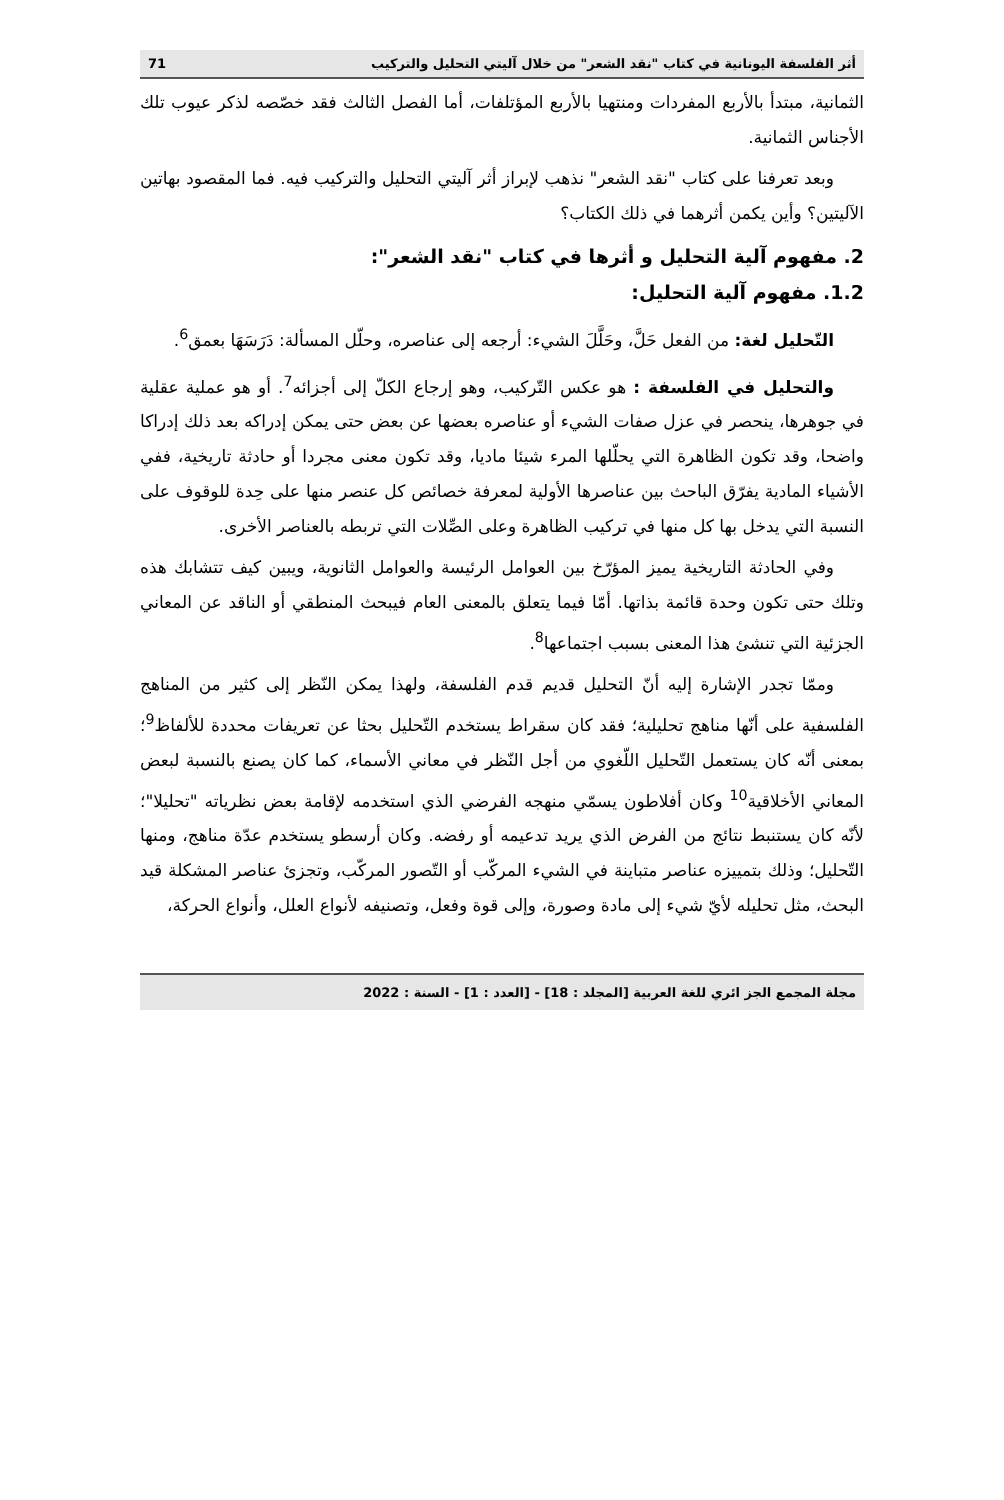أثر الفلسفة اليونانية في كتاب "نقد الشعر" من خلال آليتي التحليل والتركيب 71
الثمانية، مبتدأ بالأربع المفردات ومنتهيا بالأربع المؤتلفات، أما الفصل الثالث فقد خصّصه لذكر عيوب تلك الأجناس الثمانية.
وبعد تعرفنا على كتاب "نقد الشعر" نذهب لإبراز أثر آليتي التحليل والتركيب فيه. فما المقصود بهاتين الآليتين؟ وأين يكمن أثرهما في ذلك الكتاب؟
2. مفهوم آلية التحليل و أثرها في كتاب "نقد الشعر":
1.2. مفهوم آلية التحليل:
التّحليل لغة: من الفعل حَلَّ، وحَلَّلَ الشيء: أرجعه إلى عناصره، وحلّل المسألة: دَرَسَهَا بعمق<sup>6</sup>.
والتحليل في الفلسفة : هو عكس التّركيب، وهو إرجاع الكلّ إلى أجزائه<sup>7</sup>. أو هو عملية عقلية في جوهرها، ينحصر في عزل صفات الشيء أو عناصره بعضها عن بعض حتى يمكن إدراكه بعد ذلك إدراكا واضحا، وقد تكون الظاهرة التي يحلّلها المرء شيئا ماديا، وقد تكون معنى مجردا أو حادثة تاريخية، ففي الأشياء المادية يفرّق الباحث بين عناصرها الأولية لمعرفة خصائص كل عنصر منها على حِدة للوقوف على النسبة التي يدخل بها كل منها في تركيب الظاهرة وعلى الصِّلات التي تربطه بالعناصر الأخرى.
وفي الحادثة التاريخية يميز المؤرّخ بين العوامل الرئيسة والعوامل الثانوية، ويبين كيف تتشابك هذه وتلك حتى تكون وحدة قائمة بذاتها. أمّا فيما يتعلق بالمعنى العام فيبحث المنطقي أو الناقد عن المعاني الجزئية التي تنشئ هذا المعنى بسبب اجتماعها<sup>8</sup>.
وممّا تجدر الإشارة إليه أنّ التحليل قديم قدم الفلسفة، ولهذا يمكن النّظر إلى كثير من المناهج الفلسفية على أنّها مناهج تحليلية؛ فقد كان سقراط يستخدم التّحليل بحثا عن تعريفات محددة للألفاظ<sup>9</sup>؛ بمعنى أنّه كان يستعمل التّحليل اللّغوي من أجل النّظر في معاني الأسماء، كما كان يصنع بالنسبة لبعض المعاني الأخلاقية<sup>10</sup> وكان أفلاطون يسمّي منهجه الفرضي الذي استخدمه لإقامة بعض نظرياته "تحليلا"؛ لأنّه كان يستنبط نتائج من الفرض الذي يريد تدعيمه أو رفضه. وكان أرسطو يستخدم عدّة مناهج، ومنها التّحليل؛ وذلك بتمييزه عناصر متباينة في الشيء المركّب أو التّصور المركّب، وتجزئ عناصر المشكلة قيد البحث، مثل تحليله لأيّ شيء إلى مادة وصورة، وإلى قوة وفعل، وتصنيفه لأنواع العلل، وأنواع الحركة،
مجلة المجمع الجز ائري للغة العربية [المجلد : 18] - [العدد : 1] - السنة : 2022